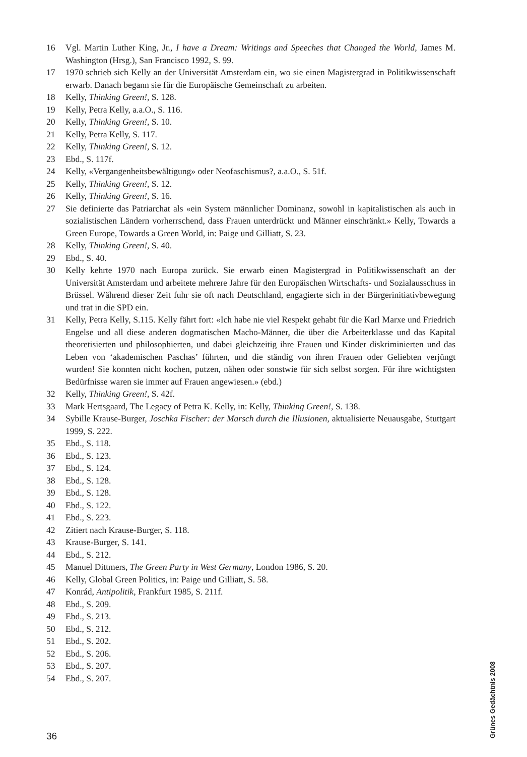16 Vgl. Martin Luther King, Jr., I have a Dream: Writings and Speeches that Changed the World, James M. Washington (Hrsg.), San Francisco 1992, S. 99.
17 1970 schrieb sich Kelly an der Universität Amsterdam ein, wo sie einen Magistergrad in Politikwissenschaft erwarb. Danach begann sie für die Europäische Gemeinschaft zu arbeiten.
18 Kelly, Thinking Green!, S. 128.
19 Kelly, Petra Kelly, a.a.O., S. 116.
20 Kelly, Thinking Green!, S. 10.
21 Kelly, Petra Kelly, S. 117.
22 Kelly, Thinking Green!, S. 12.
23 Ebd., S. 117f.
24 Kelly, «Vergangenheitsbewältigung» oder Neofaschismus?, a.a.O., S. 51f.
25 Kelly, Thinking Green!, S. 12.
26 Kelly, Thinking Green!, S. 16.
27 Sie definierte das Patriarchat als «ein System männlicher Dominanz, sowohl in kapitalistischen als auch in sozialistischen Ländern vorherrschend, dass Frauen unterdrückt und Männer einschränkt.» Kelly, Towards a Green Europe, Towards a Green World, in: Paige und Gilliatt, S. 23.
28 Kelly, Thinking Green!, S. 40.
29 Ebd., S. 40.
30 Kelly kehrte 1970 nach Europa zurück. Sie erwarb einen Magistergrad in Politikwissenschaft an der Universität Amsterdam und arbeitete mehrere Jahre für den Europäischen Wirtschafts- und Sozialausschuss in Brüssel. Während dieser Zeit fuhr sie oft nach Deutschland, engagierte sich in der Bürgerinitiativbewegung und trat in die SPD ein.
31 Kelly, Petra Kelly, S.115. Kelly fährt fort: «Ich habe nie viel Respekt gehabt für die Karl Marxe und Friedrich Engelse und all diese anderen dogmatischen Macho-Männer, die über die Arbeiterklasse und das Kapital theoretisierten und philosophierten, und dabei gleichzeitig ihre Frauen und Kinder diskriminierten und das Leben von ‘akademischen Paschas’ führten, und die ständig von ihren Frauen oder Geliebten verjüngt wurden! Sie konnten nicht kochen, putzen, nähen oder sonstwie für sich selbst sorgen. Für ihre wichtigsten Bedürfnisse waren sie immer auf Frauen angewiesen.» (ebd.)
32 Kelly, Thinking Green!, S. 42f.
33 Mark Hertsgaard, The Legacy of Petra K. Kelly, in: Kelly, Thinking Green!, S. 138.
34 Sybille Krause-Burger, Joschka Fischer: der Marsch durch die Illusionen, aktualisierte Neuausgabe, Stuttgart 1999, S. 222.
35 Ebd., S. 118.
36 Ebd., S. 123.
37 Ebd., S. 124.
38 Ebd., S. 128.
39 Ebd., S. 128.
40 Ebd., S. 122.
41 Ebd., S. 223.
42 Zitiert nach Krause-Burger, S. 118.
43 Krause-Burger, S. 141.
44 Ebd., S. 212.
45 Manuel Dittmers, The Green Party in West Germany, London 1986, S. 20.
46 Kelly, Global Green Politics, in: Paige und Gilliatt, S. 58.
47 Konrád, Antipolitik, Frankfurt 1985, S. 211f.
48 Ebd., S. 209.
49 Ebd., S. 213.
50 Ebd., S. 212.
51 Ebd., S. 202.
52 Ebd., S. 206.
53 Ebd., S. 207.
54 Ebd., S. 207.
Grünes Gedächtnis 2008
36